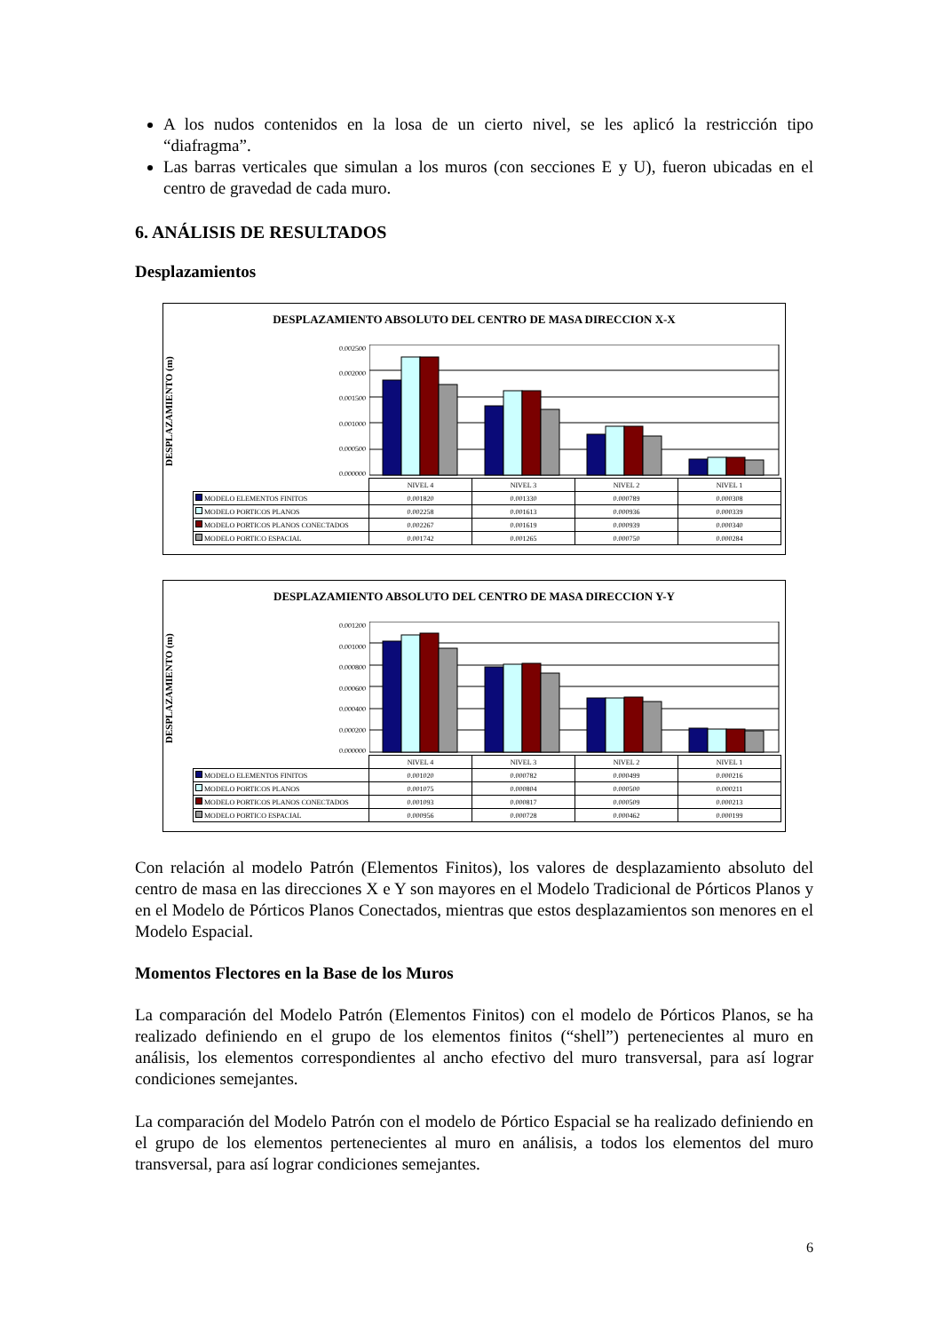A los nudos contenidos en la losa de un cierto nivel, se les aplicó la restricción tipo “diafragma”.
Las barras verticales que simulan a los muros (con secciones E y U), fueron ubicadas en el centro de gravedad de cada muro.
6. ANÁLISIS DE RESULTADOS
Desplazamientos
DESPLAZAMIENTO ABSOLUTO DEL CENTRO DE MASA DIRECCION X-X
DESPLAZAMIENTO (m)
0.002500
0.002000
0.001500
0.001000
0.000500
0.000000
| | NIVEL 4 | NIVEL 3 | NIVEL 2 | NIVEL 1 |
| MODELO ELEMENTOS FINITOS | 0.001820 | 0.001330 | 0.000789 | 0.000308 |
| MODELO PORTICOS PLANOS | 0.002258 | 0.001613 | 0.000936 | 0.000339 |
| MODELO PORTICOS PLANOS CONECTADOS | 0.002267 | 0.001619 | 0.000939 | 0.000340 |
| MODELO PORTICO ESPACIAL | 0.001742 | 0.001265 | 0.000750 | 0.000284 |
DESPLAZAMIENTO ABSOLUTO DEL CENTRO DE MASA DIRECCION Y-Y
DESPLAZAMIENTO (m)
0.001200
0.001000
0.000800
0.000600
0.000400
0.000200
0.000000
| | NIVEL 4 | NIVEL 3 | NIVEL 2 | NIVEL 1 |
| MODELO ELEMENTOS FINITOS | 0.001020 | 0.000782 | 0.000499 | 0.000216 |
| MODELO PORTICOS PLANOS | 0.001075 | 0.000804 | 0.000500 | 0.000211 |
| MODELO PORTICOS PLANOS CONECTADOS | 0.001093 | 0.000817 | 0.000509 | 0.000213 |
| MODELO PORTICO ESPACIAL | 0.000956 | 0.000728 | 0.000462 | 0.000199 |
Con relación al modelo Patrón (Elementos Finitos), los valores de desplazamiento absoluto del centro de masa en las direcciones X e Y son mayores en el Modelo Tradicional de Pórticos Planos y en el Modelo de Pórticos Planos Conectados, mientras que estos desplazamientos son menores en el Modelo Espacial.
Momentos Flectores en la Base de los Muros
La comparación del Modelo Patrón (Elementos Finitos) con el modelo de Pórticos Planos, se ha realizado definiendo en el grupo de los elementos finitos (“shell”) pertenecientes al muro en análisis, los elementos correspondientes al ancho efectivo del muro transversal, para así lograr condiciones semejantes.
La comparación del Modelo Patrón con el modelo de Pórtico Espacial se ha realizado definiendo en el grupo de los elementos pertenecientes al muro en análisis, a todos los elementos del muro transversal, para así lograr condiciones semejantes.
6